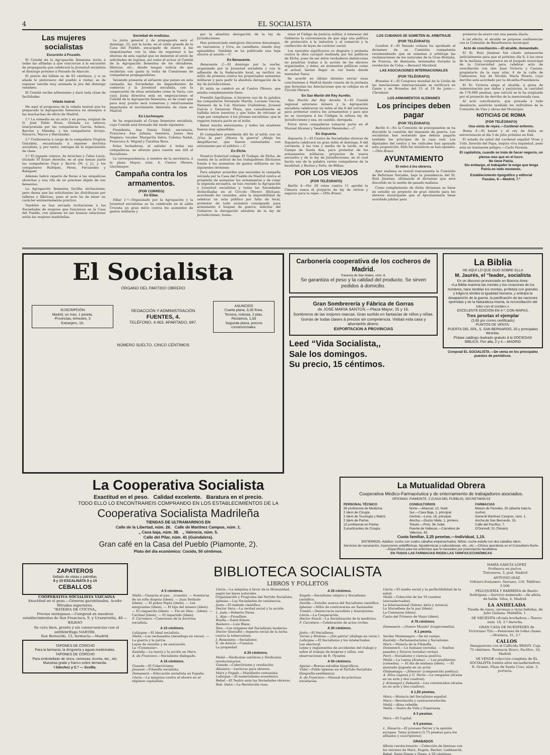4 EL SOCIALISTA
Las mujeres socialistas
Excursión á Pozuelo.
El Comité de la Agrupación femenina invita á todas las afiliadas á que concurran á la excursión de propaganda que celebrará la Juventud socialista el domingo próximo á Pozuelo de Alarcón.
El precio del billete es de 65 céntimos, y si se añade lo pintoresco del pueblo á visitar, es de suponer resulte muy animada la jira del domingo venidero.
El Comité recibe adhesiones y dará toda clase de facilidades.
Velada teatral.
He aquí el programa de la velada teatral que ha preparado la Agrupación femenina en obsequio á las muchachas de oficio de Madrid.
1.º La comedia en un acto y en prosa, original de D. José Pablo Rives, titulada La rémora, interpretada por las compañeras García, Solera, Barrios y Méndez, y los compañeros Arroyo, Navarro, Marco y Hernández.
2.º Conferencia á cargo de la compañera Virginia González, encaminada á exponer doctrina socialista, y, por tanto, ventajas de la organización de clase.
3.º El juguete cómico, de Arniches y Celso Lucio, titulado El brazo derecho, en el que toman parte las compañeras Payá y Barrio (M. y J.), y los compañeros Ruilópez, Pérez, Fernandez y Balaguer.
Además habrá reparto de flores á las simpáticas obreritas y una rifa de un precioso objeto de uso femenino.
La Agrupación femenina facilita invitaciones; pero desea que las solicitantes las distribuyan por talleres y fábricas, pues el acto ha de tener un carácter eminentemente práctico.
También se han enviado invitaciones á las Sociedades de mujeres que funcionan en la Casa del Pueblo, con quienes en tan buenas relaciones están las mujeres madrileñas.
Sociedad de modistas.
La junta general y de propaganda será el domingo, 22, por la tarde, en el salón grande de la Casa del Pueblo, encargado de nuevo á las simpatizantes con la idea de organizar á las obreras de esta capital que no demoren el envío de solicitudes de ingreso, así como el avisar al Comité de la Agrupación femenina de los obradores, fábricas, etc., donde tengan noticia de que recibirían con gusto la visita de Comisiones de compañeras propagandistas.
Teniendo presente el esfuerzo que ponen en esta campaña las Sociedades de dependientes de comercio y la Juventud socialista, con la cooperación de otras entidades como la Varia, con cuya Junta directiva está en negociaciones el Comité de la Agrupación femenina, es de creer que para muy pronto será numeroso y relativamente importante el movimiento feminista de clase en Madrid.
En Lluchmayor.
Se ha organizado el Grupo femenino socialista, cuyo Comité está formado del modo siguiente:
Presidenta, Ana Tomás Vidal; secretaria, Francisca Ana Juliana; tesorera, Juana Ana Nogiera; vocales: Margarita Salva, Coloma Nadal, Francisca A. Miguel y Catalina Roca.
Estas luchadoras, al saludar á todas sus compañeras, se ofrecen para cuanto sea útil al Socialismo.
La correspondencia, á nombre de la secretaria, á la plaza Mayor, núm. 4, Centro Obrero, Lluchmayor.
Campaña contra los armamentos.
(POR CORREO)
En Eibar.
Eibar 1.º—Organizado por la Agrupación y la Juventud socialistas se ha celebrado en el salón Cruceta un gran mitin contra los aumentos de gastos militares y
por la absoluta derogación de la ley de Jurisdicciones.
Han pronunciado enérgicos discursos Amuategui, en vascuence, y Urra, en castellano, siendo muy aplaudidos. También se ha publicado una hoja alusiva al asunto.—C.
En Benavente.
Benavente 2.—El domingo por la noche, organizado por la Juventud socialista y con la adhesión de la Federación local, se verificó un mitin de protesta contra los proyectados aumentos militares y para pedir la absoluta derogación de la ley de Jurisdicciones.
El mitin se celebró en el Centro Obrero, que estaba completamente lleno.
Presidió Aguilianne, é hicieron uso de la palabra los compañeros Fernando Martín, Luciano García, Nemesio de la Cal, Mariano Utalimbres, Juvenal García y Generoso Plaza, que casualmente se hallaba entre nosotros y que hubo de retrasar el viaje por complacer á los jóvenes socialistas, que le rogaron tomara parte en el mitin.
Reinó mucho entusiasmo, y todos los oradores fueron muy aplaudidos.
El compañero presidente dió fin al mitin con un ¡Viva la paz! ¡Muera la guerra! ¡Abajo los despilfarros!, que fueron contestados con entusiasmo por el público.—C.
En Elche.
Nuestro fraternal colega El Trabajo, de Elche, da cuenta de la actitud de los trabajadores illicitanos frente á los aumentos de gastos militares en los siguientes términos:
Para adoptar acuerdos que secunden la campaña iniciada por la Casa del Pueblo de Madrid contra el propósito de aumentar los armamentos y de crear la segunda escuadra, se han reunido la Agrupación y Juventud socialistas y todas las Sociedades domiciliadas en el Círculo Obrero illicitano, acordando los reunidos, ante la imposibilidad de celebrar un acto público por falta de local, protestar de todo aumento consignado para armamento ó buques de guerra; solicitar del Gobierno la derogación absoluta de la ley de Jurisdicciones; huma-
nizar el Código de Justicia militar, é interesar del Gobierno la conveniencia de que siga una política de protección á la industria y al comercio y la confección de leyes de carácter social.
Los reunidos significaron su disgusto y protesta contra la obra caciquil realizada por los políticos de Elche, pues de ser éstos verdaderos demócratas no pondrían trabas á la acción de los obreros organizados, y éstos, en momentos políticos como el actual, harían llegar su voz hasta donde menester fuera.
Se acordó en último término enviar unas conclusiones á Madrid dando cuenta de la protesta que formulan las Asociaciones que se cobijan en el Círculo Obrero.
En San Martín del Rey Aurelio.
San Martín del Rey Aurelio 4.—El Comité regional asturiano minero y la Agrupación socialista celebraron un mitin el día 8 del corriente para protestar contra los armamentos y para que no se incorpore á los Códigos la odiosa ley de Jurisdicciones y sea, en cambio, derogada.
Entre otros compañeros tomaron parte en él Manuel Alvarez y Teodomiro Menéndez.—C.
En Sopuerta.
Sopuerta 3.—El Centro de Sociedades obreras de Sopuerta celebrará un gran mitin el domingo, 8 del corriente, á las tres y media de la tarde, en el Campo de Santa Ana, para protestar de los armamentos militares, proyectos de nueva escuadra y de la ley de Jurisdicciones, en el cual harán uso de la palabra varios compañeros de la localidad, y Bustos y Solís, de Bilbao.
POR LOS VIEJOS
(POR TELÉGRAFO)
Berlín 4.—Por 28 votos contra 11 aprobó la Cámara sueca el proyecto de ley de retiros y seguros para la vejez.—Otto Braun.
LOS CUBANOS SE SOMETEN AL ARBITRAJE
(POR TELÉGRAFO)
Londres 4.—El Senado cubano ha aprobado el dictamen de su Comisión competente recomendando que se sometan á arbitraje las reclamaciones de los naturales de la Gran Bretaña, de Francia, de Alemania, lesionados durante la revolución de Cuba.—Bernard Murdock.
LAS ASOCIACIONES INTERNACIONALES
(POR TELÉGRAFO)
Bruselas 4.—El Congreso mundial de la Unión de las Asociaciones internacionales se verificará en Gante y en Bruselas del 15 al 19 de junio.—Clerebaut.
LOS ARMAMENTOS ALEMANES
Los príncipes deben pagar
(POR TELÉGRAFO)
Berlín 4.—En la Comisión de presupuestos se ha discutido la cuestión del impuesto de guerra. Los socialistas han sostenido que debían pagarlo también los príncipes de la casa real. Los diputados del centro y los radicales han apoyado esta proposición. Sólo los ministros se han opuesto.—Otto Braun.
AYUNTAMIENTO
El retiro á los obreros.
Ayer mañana se reunió nuevamente la Comisión de Reformas Sociales, bajo la presidencia del Sr. Ruiz Jiménez, ultimando el dictamen que será discutido en la sesión de pasado mañana.
Como complemento de dicho dictamen se tiene en estudio un proyecto de gran interés para los obreros municipales que el Ayuntamiento tiene acordado jubilar para
primeros de enero con una peseta diaria.
A tal efecto, el alcalde se propone conferenciar con la Comisión de Beneficencia municipal.
Acto de conciliación.—El alcalde, demandado.
El Sr. Ruiz Jiménez fué citado anteanoche judicialmente para que el próximo día 9, á las once de la mañana, comparezca en el Juzgado municipal de la Universidad para celebrar acto de conciliación con don Juan Victoria y Casuso, propietario de la casa núm. 4 de la calle de Cedaceros, hoy de Nicolás María Rivero, cuyo derribo está acordado por la Alcaldía-Presidencia.
El Sr. Victoria exige al alcalde, á guisa de indemnización por daños y perjuicios, la cantidad de 170.000 pesetas, que calcula se le ha originado por el proyecto de derribo de la mencionada casa.
Al acto conciliatorio, que procede á todo desahucio, asistirán también los individuos de la Comisión de Vías y obras del Municipio.
NOTICIAS DE ROMA
(POR TELÉGRAFO)
Una visita de reyes.—Cardenal enfermo.
Roma 4.—El kaiser y el rey de Italia se entrevistarán el día 3 de julio próximo en Kiel.
El estado de salud del cardenal español Vives y Tutó, favorito del Papa, inspira viva inquietud, pues está en inminente peligro.—Carlo Favenia.
El capitalista, cuando se trata de hacer negocio, no piensa mas que en el lucro.
No tiene Patria.
Sin embargo, al trabajador le exige que tenga Patria en todo momento.
Establecimiento tipográfico y editorial
Pasalas, 8.—Madrid, 7.º
El Socialista
ÓRGANO DEL PARTIDO OBRERO
SUSCRIPCIÓN
Madrid, un mes, 1 peseta.
Provincias, trimestre, 3
Extranjero, 10.
REDACCIÓN Y ADMINISTRACIÓN
FUENTES, 4.
TELÉFONO, 4.463. APARTADO, 697.
ANUNCIOS
Cuarta plana, 0,30 línea.
Tercera, noticias, 2 ptas.
Reclamos, 1,50
Segunda plana, precios convencionales.
NÚMERO SUELTO, CINCO CÉNTIMOS
Carbonería cooperativa de los cocheros de Madrid.
Travesía de San Mateo, núm. 6.
Se garantiza el peso y la calidad del producto. Se sirven pedidos á domicilio.
Gran Sombrerería y Fábrica de Gorras
de JOSE MARIA SANTOS.—Plaza Mayor, 15 y 16.
Sombreros de las mejores marcas. Gran surtido en fantasías de niños y niñas. Gorras de todas clases á precios sin competencia. Visitad esta casa y ahorraréis dinero.
EXPORTACION A PROVINCIAS
Leed “Vida Socialista,,
Sale los domingos.
Su precio, 15 céntimos.
La Biblia
HE AQUÍ LO QUE DIJO SOBRE ELLA
M. Jaurés, el “leader,, socialista
En un discurso pronunciado en Buenos Aires:
«La Biblia reanima las mentes y los corazones de los hombres, hace temblar los montes, profetiza con grandes y trágicos símiles la igualdad humana, y anticipa la desaparición de la guerra, la pacificación de las naciones oprimidas y de la Naturaleza misma, la reconciliación del lobo con el cordero.»
EXCELENTE EDICIÓN EN 4.º, CON MAPAS,
Tres pesetas el ejemplar
(3,65 por correo certificado)
PUNTOS DE VENTA:
PUERTA DEL SOL, 5, SAN BERNARDO, 20 y principales librerías.
Pídase catálogo ilustrado gratuito á la SOCIEDAD BÍBLICA: Flor alta, 2 y 4.—MADRID
Comprad EL SOCIALISTA.—De venta en los principales puestos de periódicos.
La Cooperativa Socialista
Exactitud en el peso. Calidad excelente. Baratura en el precio.
TODO ELLO LO ENCONTRAREIS COMPRANDO EN LOS ESTABLECIMIENTOS DE LA
Cooperativa Socialista Madrileña
TIENDAS DE ULTRAMARINOS EN
Calle de la Libertad, núm. 26. Calle de Martínez Campos, núm. 1.
„ Cava baja, núm. 38. „ Valencia, núm. 5.
Calle del Pilar, núm. 41 (Guindalera).
Gran café en la Casa del Pueblo (Piamonte, 2).
Plato del día económico: Cocido, 50 céntimos.
La Mutualidad Obrera
Cooperativa Médico-Farmacéutica y de enterramiento de trabajadores asociados.
OFICINAS: PIAMONTE, 2 (CASA DEL PUEBLO), SECRETARÍA 83
PERSONAL TÉCNICO
26 profesores de Medicina.
2 ídem de Cirugía.
2 ídem de Tocología y Matriz.
2 ídem de Partos.
12 profesoras en Partos.
3 practicantes de Cirugía.
CONSULTORIOS
Norte.—Abascal, 12, hotel.
Sur.—Cava Baja, 1, principal.
Central.—Luna, 16, principal.
Atocha.—Doctor Mata, 1, primero.
Tetuán.—Prim, 34, hotel.
Puente de Vallecas.—Carretera de Valencia, 43.
FARMACIAS
Meson de Paredes, 20 (abierta toda la noche).
General Martínez Campos, núm. 1.
Ancha de San Bernardo, 15.
Calle del Pacífico, 7.
O'Donnell, 21 (Tetuán).
Cuota familiar, 2,25 pesetas.—Individual, 1,15.
ENTIERROS. Adultos: coche con cuatro caballos empenachados. Niños: coche-estufa con dos caballos ídem.
Servicios de vacunación, inyecciones antidiftéricas, hipodérmicas y subcutáneas, etc., etc.—Clínica operatoria en el Consultorio Norte.—Específicos para los enfermos que lo necesiten por prescripción facultativa.
EN TODAS LAS FARMACIAS RIGEN LAS TARIFAS ECONÓMICAS
ZAPATEROS
Sellado de vistas y palmillas.
8 y 10 ESCALINATA 8 y 10
CEBALLOS
COOPERATIVA SOCIALISTA VIZCAINA
Exactitud en el peso.—Géneros garantizados. Aceite filtrados superiores.
“BATERIA DE COCINA„
Precios ventajosos.—Comprad en nuestros establecimientos de San Francisco, 9, y Urazurrutia, 40.—BILBAO
Se cura bien, pronto y sin consecuencias con el antifebrífugo NARTRE.
San Bernardo, 15, farmacia.—Madrid.
TAPONES DE CORCHO
Para la farmacia, la droguería y aguas medicinales.
TAPONES DE CORCHO
Para embotellado de vinos, cervezas, licores, etc., etc.
Muestras gratis y franco sobre demanda.
I Sánchez y C.ª — Sevilla.
BIBLIOTECA SOCIALISTA
LIBROS Y FOLLETOS
A 5 céntimos.
Meliá.—Ganarás el pan... (cuento). — Aventuras de un niño dispota (ídem). — Juan Soldado (ídem). — El pobre Pepín (ídem). — Los emigrantes (ídem). — El hijo del minero (ídem). — El cieguecito (ídem). — Fía en Dios... (ídem). — Caridad (ídem). — El repartido (ídem).
F. Carretero.—Catecismo de la doctrina socialista.
A 10 céntimos.
Lafargue.—El ideal socialista.
Meliá.—Los rechazados (monólogo en verso). — La guerra y la patria.
Leyes de reunión y de asociación.
La «Commune».
Kautsky.—La teoría y la acción en Marx.
A. de Francisco.—Socialismo dialogado.
A 15 céntimos.
Guesde.—El Colectivismo.
Jouanet.—Filosofía socialista.
Domenech.—Educación socialista en España.
Lluria.—La máquina contra el obrero en el régimen capitalista.
Lluria.—La máquina á favor de la Humanidad, según las leyes naturales.
Organización y Programa del Partido Socialista.
Iglesias.—Las Sociedades de resistencia.
Justo.—El método científico.
Doctor Vera.—La verdad social y la acción.
L. Jaén.—Roberto Owen.
L. Alas.—Proudhon.
Buylla.—Saint-Simon.
Besteiro.—Luis Blanc.
Rios.—Los orígenes del Socialismo moderno.
Doctor Queraltó.—Aspecto social de la lucha contra la tuberculosis.
J. Besasséns.—Socialismo.
E. de Amicis.—Cuentos.
La propiedad.
A 20 céntimos.
Meliá.—Sindicatos católicos y Sindicatos revolucionarios.
Guesde.—Colectivismo y revolución.
Altamira.—Lecturas para obreros.
Marx y Engels.—Manifiesto comunista.
Lafargue.—El materialismo económico.
Bebel.—El Teatro ante las Sociedades obreras.
Rob. Dahn.—La Revolución rusa.
A 25 céntimos.
Engels.—Socialismo utópico y Socialismo científico.
Deville.—Estudio acerca del Socialismo científico.
Iglesias.—Mitin de controversia en Santander.
Troelst.—Democracia socialista y Anarquismo.
Lluria.—La Cooperación.
Doctor Ensch.—La Socialización de la medicina.
F. Carretero.—Celebración de actos civiles.
A 30 céntimos.
Justo.—El Socialismo.
Torres y Brotons.—¡Sin patria! (diálogo en verso.)
Lafargue.—El Socialismo y los intelectuales.
Ley electoral.
Leyes y reglamentos de accidentes del trabajo y sobre el trabajo de mujeres y niños, con observaciones de R. Oyuelos.
A 50 céntimos.
Aguiar.—Breves estudios biográficos.
Vidal.—Pablo Iglesias en el Partido Socialista (biografía-semblanza).
A. de Francisco.—Manual de prácticas societarias.
Lluria.—El medio social y la perfectibilidad de la salud.
Meliá.—Colección de los 10 cuentos (encuadernados).
La Internacional (himno, letra y música).
La Marsellesa de la paz (ídem).
La Commune (ídem).
Canto del Primero de Mayo (ídem).
A 75 céntimos.
Domenech.—¡Nuevo Mundo! (tragicomedia).
A 1 peseta.
Verdes Montenegro.—De mi campo.
Kautsky.—Parlamentarismo y Socialismo.
Marx.—Miseria de la Filosofía.
Domenech.—Lo humano (novela). — Sueños pasados y futuros (novelas cortas).
Ferri.—Socialismo y ciencia positiva.
Meliá.—La Leona (drama). — Los predilectos (comedia). — El día de mañana (ídem). — El atentado (juguete en un acto).
Olabuénaga.—¡Silencio! (composición poética).
A. Silva Laguna y G. Farós.—La venganza (drama en un acto y dos cuadros).
J. Armengol y Sebastiá.—Los convencidos (drama en un acto y dos cuadros).
A 1,50 pesetas.
Mora.—Historia del Socialismo español.
Marx.—Revolución y contrarrevolución.
Meliá.—Alma rebelde.
Meliá.—Teatro de Vida y Esperanza.
A 3 pesetas.
Marx.—El Capital.
A 5 pesetas.
L. Simarro.—El proceso Ferrer y la opinión europea. Tomo primero (3,75 pesetas para los afiliados y suscriptores).
GRABADOS
Álbum revolucionario.—Colección de láminas con los retratos de Marx, Engels, Becker, Liebknecht, Bebel, Saint-Simon y Owen, á 50 céntimos.
MARÍA GARCÍA LÓPEZ
Profesora en partos.
Tintoreros, 3, pral. Madrid
ANTONIO DIAZ
Vidriero-fontanero. Serrano, 110. Teléfono 3.506.
PELUQUERÍA Y BARBERÍA de Benito Rodríguez.—Servicio esmerado.—Se afeita de balde. Silva, 4, Madrid.
LA ANHELADA
Tienda de vinos, cervezas y otras bebidas, de Julio Galiana. Medellín, 1.
SE NECESITA oficiala bordadora.—Tesoro núm. 18, 3.º derecha.
GRAN CASA DE HUESPEDES de Victoriano Tito.—Pensiones de todas clases.—Montera, 31, 2.º
CALLOS
Desaparecen con el Callicida BRAVO. Caja 75 céntimos. Farmacia Bravo, Pacífico, 10, Madrid.
SE VENDE colección completa de EL SOCIALISTA (veinte años encuadernados). R. Grueso, Plaza de Santa Cruz, núm. 3, portería.